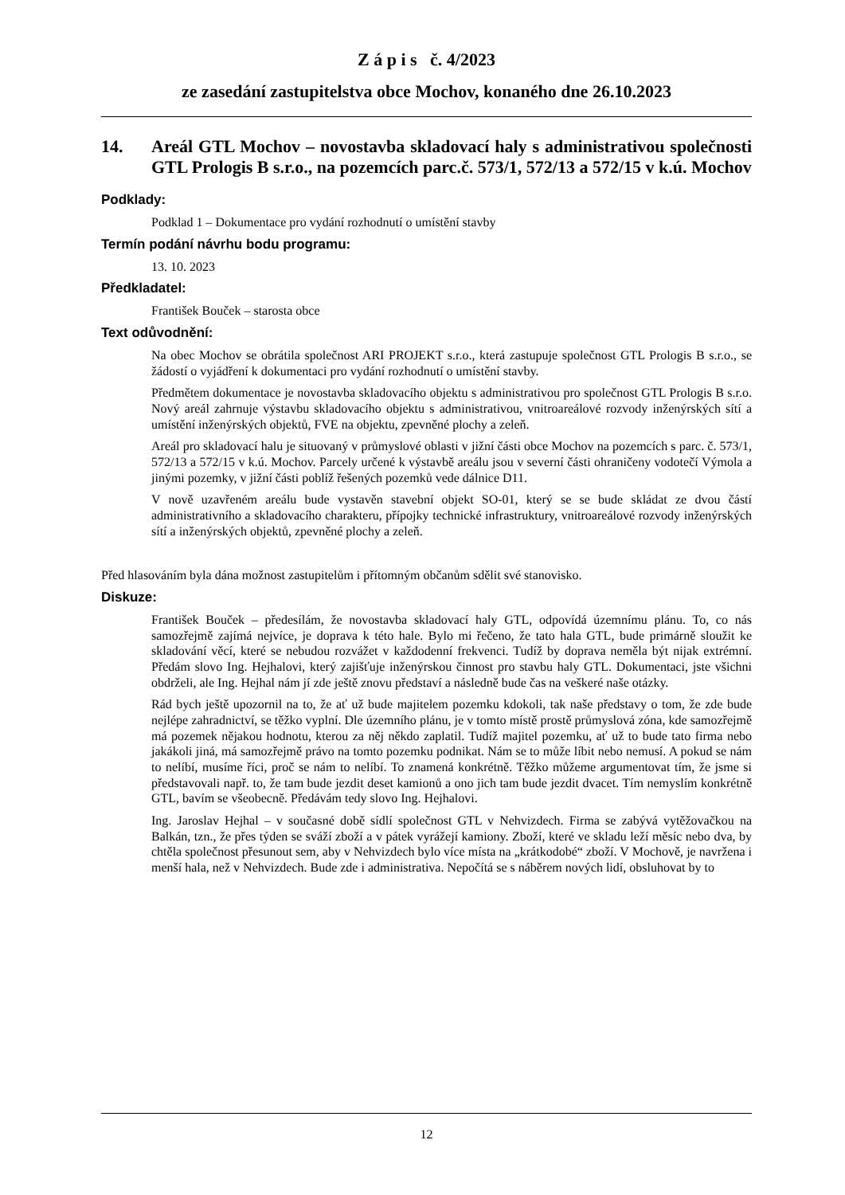Z á p i s č. 4/2023
ze zasedání zastupitelstva obce Mochov, konaného dne 26.10.2023
14. Areál GTL Mochov – novostavba skladovací haly s administrativou společnosti GTL Prologis B s.r.o., na pozemcích parc.č. 573/1, 572/13 a 572/15 v k.ú. Mochov
Podklady:
Podklad 1 – Dokumentace pro vydání rozhodnutí o umístění stavby
Termín podání návrhu bodu programu:
13. 10. 2023
Předkladatel:
František Bouček – starosta obce
Text odůvodnění:
Na obec Mochov se obrátila společnost ARI PROJEKT s.r.o., která zastupuje společnost GTL Prologis B s.r.o., se žádostí o vyjádření k dokumentaci pro vydání rozhodnutí o umístění stavby.
Předmětem dokumentace je novostavba skladovacího objektu s administrativou pro společnost GTL Prologis B s.r.o. Nový areál zahrnuje výstavbu skladovacího objektu s administrativou, vnitroareálové rozvody inženýrských sítí a umístění inženýrských objektů, FVE na objektu, zpevněné plochy a zeleň.
Areál pro skladovací halu je situovaný v průmyslové oblasti v jižní části obce Mochov na pozemcích s parc. č. 573/1, 572/13 a 572/15 v k.ú. Mochov. Parcely určené k výstavbě areálu jsou v severní části ohraničeny vodotečí Výmola a jinými pozemky, v jižní části poblíž řešených pozemků vede dálnice D11.
V nově uzavřeném areálu bude vystavěn stavební objekt SO-01, který se se bude skládat ze dvou částí administrativního a skladovacího charakteru, přípojky technické infrastruktury, vnitroareálové rozvody inženýrských sítí a inženýrských objektů, zpevněné plochy a zeleň.
Před hlasováním byla dána možnost zastupitelům i přítomným občanům sdělit své stanovisko.
Diskuze:
František Bouček – předesílám, že novostavba skladovací haly GTL, odpovídá územnímu plánu. To, co nás samozřejmě zajímá nejvíce, je doprava k této hale. Bylo mi řečeno, že tato hala GTL, bude primárně sloužit ke skladování věcí, které se nebudou rozvážet v každodenní frekvenci. Tudíž by doprava neměla být nijak extrémní. Předám slovo Ing. Hejhalovi, který zajišťuje inženýrskou činnost pro stavbu haly GTL. Dokumentaci, jste všichni obdrželi, ale Ing. Hejhal nám jí zde ještě znovu představí a následně bude čas na veškeré naše otázky.
Rád bych ještě upozornil na to, že ať už bude majitelem pozemku kdokoli, tak naše představy o tom, že zde bude nejlépe zahradnictví, se těžko vyplní. Dle územního plánu, je v tomto místě prostě průmyslová zóna, kde samozřejmě má pozemek nějakou hodnotu, kterou za něj někdo zaplatil. Tudíž majitel pozemku, ať už to bude tato firma nebo jakákoli jiná, má samozřejmě právo na tomto pozemku podnikat. Nám se to může líbit nebo nemusí. A pokud se nám to nelíbí, musíme říci, proč se nám to nelíbí. To znamená konkrétně. Těžko můžeme argumentovat tím, že jsme si představovali např. to, že tam bude jezdit deset kamionů a ono jich tam bude jezdit dvacet. Tím nemyslím konkrétně GTL, bavím se všeobecně. Předávám tedy slovo Ing. Hejhalovi.
Ing. Jaroslav Hejhal – v současné době sídlí společnost GTL v Nehvizdech. Firma se zabývá vytěžovačkou na Balkán, tzn., že přes týden se sváží zboží a v pátek vyrážejí kamiony. Zboží, které ve skladu leží měsíc nebo dva, by chtěla společnost přesunout sem, aby v Nehvizdech bylo více místa na „krátkodobé“ zboží. V Mochově, je navržena i menší hala, než v Nehvizdech. Bude zde i administrativa. Nepočítá se s náběrem nových lidí, obsluhovat by to
12